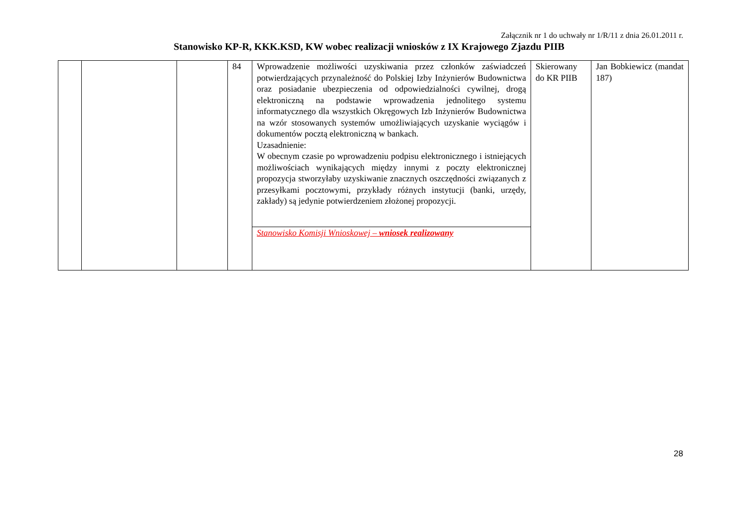Załącznik nr 1 do uchwały nr 1/R/11 z dnia 26.01.2011 r.
Stanowisko KP-R, KKK.KSD, KW wobec realizacji wniosków z IX Krajowego Zjazdu PIIB
| | | | 84 | Wprowadzenie możliwości uzyskiwania przez członków zaświadczeń potwierdzających przynależność do Polskiej Izby Inżynierów Budownictwa oraz posiadanie ubezpieczenia od odpowiedzialności cywilnej, drogą elektroniczną na podstawie wprowadzenia jednolitego systemu informatycznego dla wszystkich Okręgowych Izb Inżynierów Budownictwa na wzór stosowanych systemów umożliwiających uzyskanie wyciągów i dokumentów pocztą elektroniczną w bankach. Uzasadnienie: W obecnym czasie po wprowadzeniu podpisu elektronicznego i istniejących możliwościach wynikających między innymi z poczty elektronicznej propozycja stworzyłaby uzyskiwanie znacznych oszczędności związanych z przesyłkami pocztowymi, przykłady różnych instytucji (banki, urzędy, zakłady) są jedynie potwierdzeniem złożonej propozycji. | Skierowany do KR PIIB | Jan Bobkiewicz (mandat 187) |
| | | | | Stanowisko Komisji Wnioskowej – wniosek realizowany | | |
28